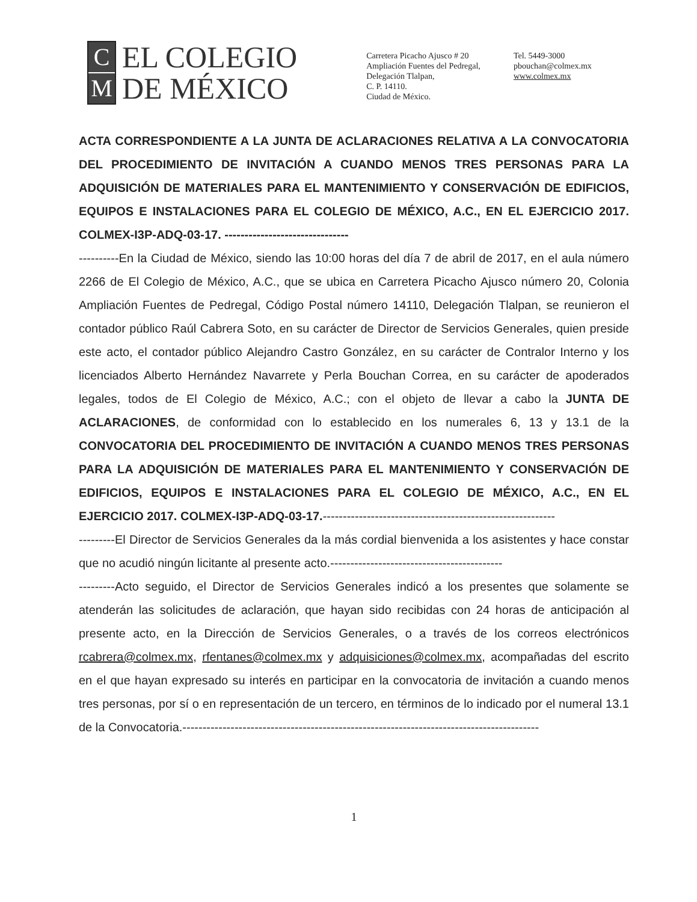C
M
EL COLEGIO
DE MÉXICO
Carretera Picacho Ajusco # 20
Ampliación Fuentes del Pedregal,
Delegación Tlalpan,
C. P. 14110.
Ciudad de México.
Tel. 5449-3000
pbouchan@colmex.mx
www.colmex.mx
ACTA CORRESPONDIENTE A LA JUNTA DE ACLARACIONES RELATIVA A LA CONVOCATORIA DEL PROCEDIMIENTO DE INVITACIÓN A CUANDO MENOS TRES PERSONAS PARA LA ADQUISICIÓN DE MATERIALES PARA EL MANTENIMIENTO Y CONSERVACIÓN DE EDIFICIOS, EQUIPOS E INSTALACIONES PARA EL COLEGIO DE MÉXICO, A.C., EN EL EJERCICIO 2017. COLMEX-I3P-ADQ-03-17. -------------------------------
----------En la Ciudad de México, siendo las 10:00 horas del día 7 de abril de 2017, en el aula número 2266 de El Colegio de México, A.C., que se ubica en Carretera Picacho Ajusco número 20, Colonia Ampliación Fuentes de Pedregal, Código Postal número 14110, Delegación Tlalpan, se reunieron el contador público Raúl Cabrera Soto, en su carácter de Director de Servicios Generales, quien preside este acto, el contador público Alejandro Castro González, en su carácter de Contralor Interno y los licenciados Alberto Hernández Navarrete y Perla Bouchan Correa, en su carácter de apoderados legales, todos de El Colegio de México, A.C.; con el objeto de llevar a cabo la JUNTA DE ACLARACIONES, de conformidad con lo establecido en los numerales 6, 13 y 13.1 de la CONVOCATORIA DEL PROCEDIMIENTO DE INVITACIÓN A CUANDO MENOS TRES PERSONAS PARA LA ADQUISICIÓN DE MATERIALES PARA EL MANTENIMIENTO Y CONSERVACIÓN DE EDIFICIOS, EQUIPOS E INSTALACIONES PARA EL COLEGIO DE MÉXICO, A.C., EN EL EJERCICIO 2017. COLMEX-I3P-ADQ-03-17.----------------------------------------------------------
---------El Director de Servicios Generales da la más cordial bienvenida a los asistentes y hace constar que no acudió ningún licitante al presente acto.-------------------------------------------
---------Acto seguido, el Director de Servicios Generales indicó a los presentes que solamente se atenderán las solicitudes de aclaración, que hayan sido recibidas con 24 horas de anticipación al presente acto, en la Dirección de Servicios Generales, o a través de los correos electrónicos rcabrera@colmex.mx, rfentanes@colmex.mx y adquisiciones@colmex.mx, acompañadas del escrito en el que hayan expresado su interés en participar en la convocatoria de invitación a cuando menos tres personas, por sí o en representación de un tercero, en términos de lo indicado por el numeral 13.1 de la Convocatoria.-----------------------------------------------------------------------------------------
1